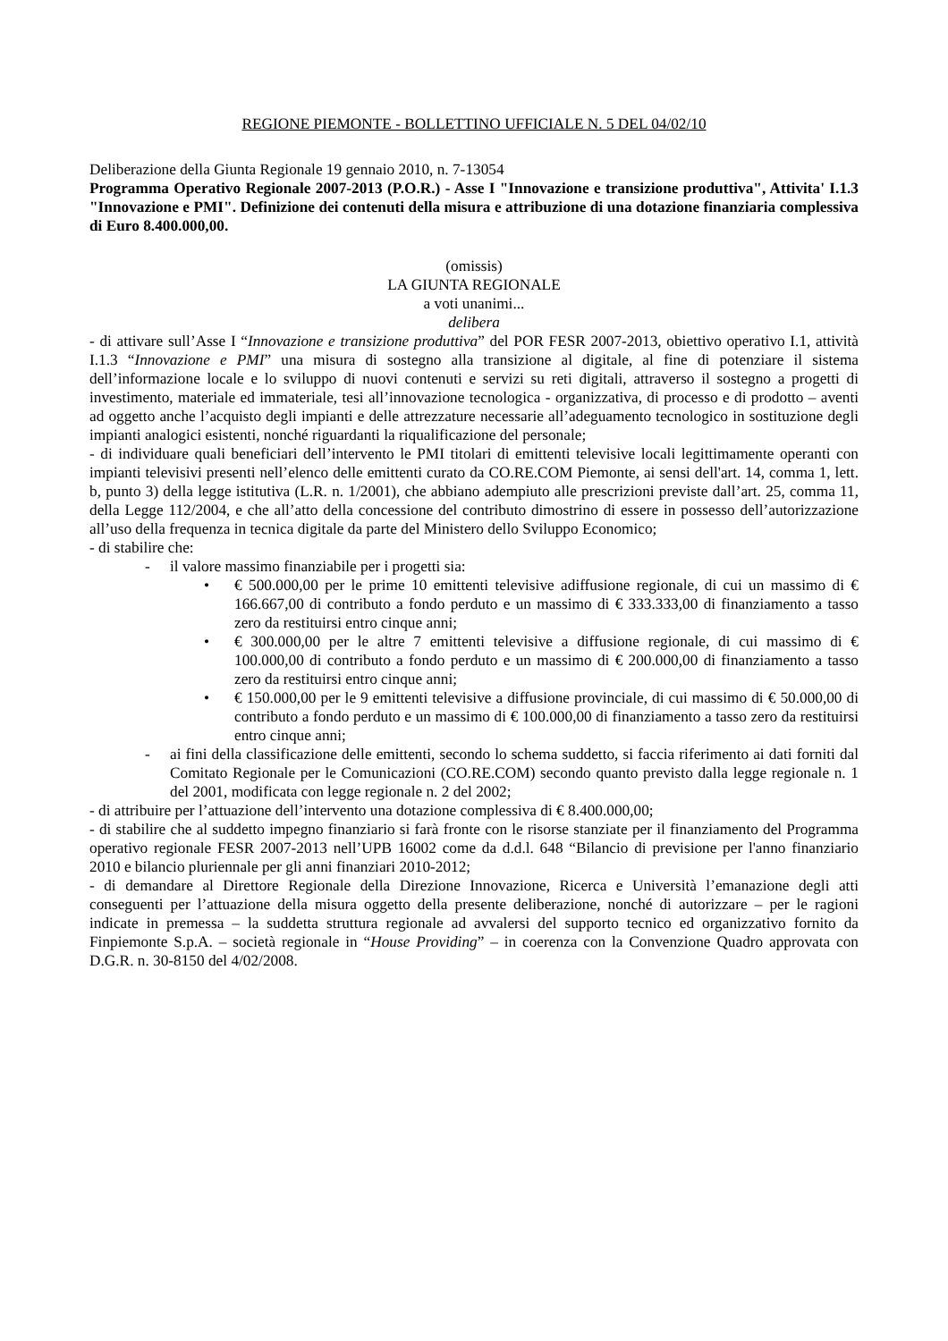REGIONE PIEMONTE - BOLLETTINO UFFICIALE N. 5 DEL 04/02/10
Deliberazione della Giunta Regionale 19 gennaio 2010, n. 7-13054
Programma Operativo Regionale 2007-2013 (P.O.R.) - Asse I "Innovazione e transizione produttiva", Attivita' I.1.3 "Innovazione e PMI". Definizione dei contenuti della misura e attribuzione di una dotazione finanziaria complessiva di Euro 8.400.000,00.
(omissis)
LA GIUNTA REGIONALE
a voti unanimi...
delibera
- di attivare sull’Asse I “Innovazione e transizione produttiva” del POR FESR 2007-2013, obiettivo operativo I.1, attività I.1.3 “Innovazione e PMI” una misura di sostegno alla transizione al digitale, al fine di potenziare il sistema dell’informazione locale e lo sviluppo di nuovi contenuti e servizi su reti digitali, attraverso il sostegno a progetti di investimento, materiale ed immateriale, tesi all’innovazione tecnologica - organizzativa, di processo e di prodotto – aventi ad oggetto anche l’acquisto degli impianti e delle attrezzature necessarie all’adeguamento tecnologico in sostituzione degli impianti analogici esistenti, nonché riguardanti la riqualificazione del personale;
- di individuare quali beneficiari dell’intervento le PMI titolari di emittenti televisive locali legittimamente operanti con impianti televisivi presenti nell’elenco delle emittenti curato da CO.RE.COM Piemonte, ai sensi dell'art. 14, comma 1, lett. b, punto 3) della legge istitutiva (L.R. n. 1/2001), che abbiano adempiuto alle prescrizioni previste dall’art. 25, comma 11, della Legge 112/2004, e che all’atto della concessione del contributo dimostrino di essere in possesso dell’autorizzazione all’uso della frequenza in tecnica digitale da parte del Ministero dello Sviluppo Economico;
- di stabilire che:
- il valore massimo finanziabile per i progetti sia:
• € 500.000,00 per le prime 10 emittenti televisive adiffusione regionale, di cui un massimo di € 166.667,00 di contributo a fondo perduto e un massimo di € 333.333,00 di finanziamento a tasso zero da restituirsi entro cinque anni;
• € 300.000,00 per le altre 7 emittenti televisive a diffusione regionale, di cui massimo di € 100.000,00 di contributo a fondo perduto e un massimo di € 200.000,00 di finanziamento a tasso zero da restituirsi entro cinque anni;
• € 150.000,00 per le 9 emittenti televisive a diffusione provinciale, di cui massimo di € 50.000,00 di contributo a fondo perduto e un massimo di € 100.000,00 di finanziamento a tasso zero da restituirsi entro cinque anni;
- ai fini della classificazione delle emittenti, secondo lo schema suddetto, si faccia riferimento ai dati forniti dal Comitato Regionale per le Comunicazioni (CO.RE.COM) secondo quanto previsto dalla legge regionale n. 1 del 2001, modificata con legge regionale n. 2 del 2002;
- di attribuire per l’attuazione dell’intervento una dotazione complessiva di € 8.400.000,00;
- di stabilire che al suddetto impegno finanziario si farà fronte con le risorse stanziate per il finanziamento del Programma operativo regionale FESR 2007-2013 nell’UPB 16002 come da d.d.l. 648 “Bilancio di previsione per l'anno finanziario 2010 e bilancio pluriennale per gli anni finanziari 2010-2012;
- di demandare al Direttore Regionale della Direzione Innovazione, Ricerca e Università l’emanazione degli atti conseguenti per l’attuazione della misura oggetto della presente deliberazione, nonché di autorizzare – per le ragioni indicate in premessa – la suddetta struttura regionale ad avvalersi del supporto tecnico ed organizzativo fornito da Finpiemonte S.p.A. – società regionale in “House Providing” – in coerenza con la Convenzione Quadro approvata con D.G.R. n. 30-8150 del 4/02/2008.